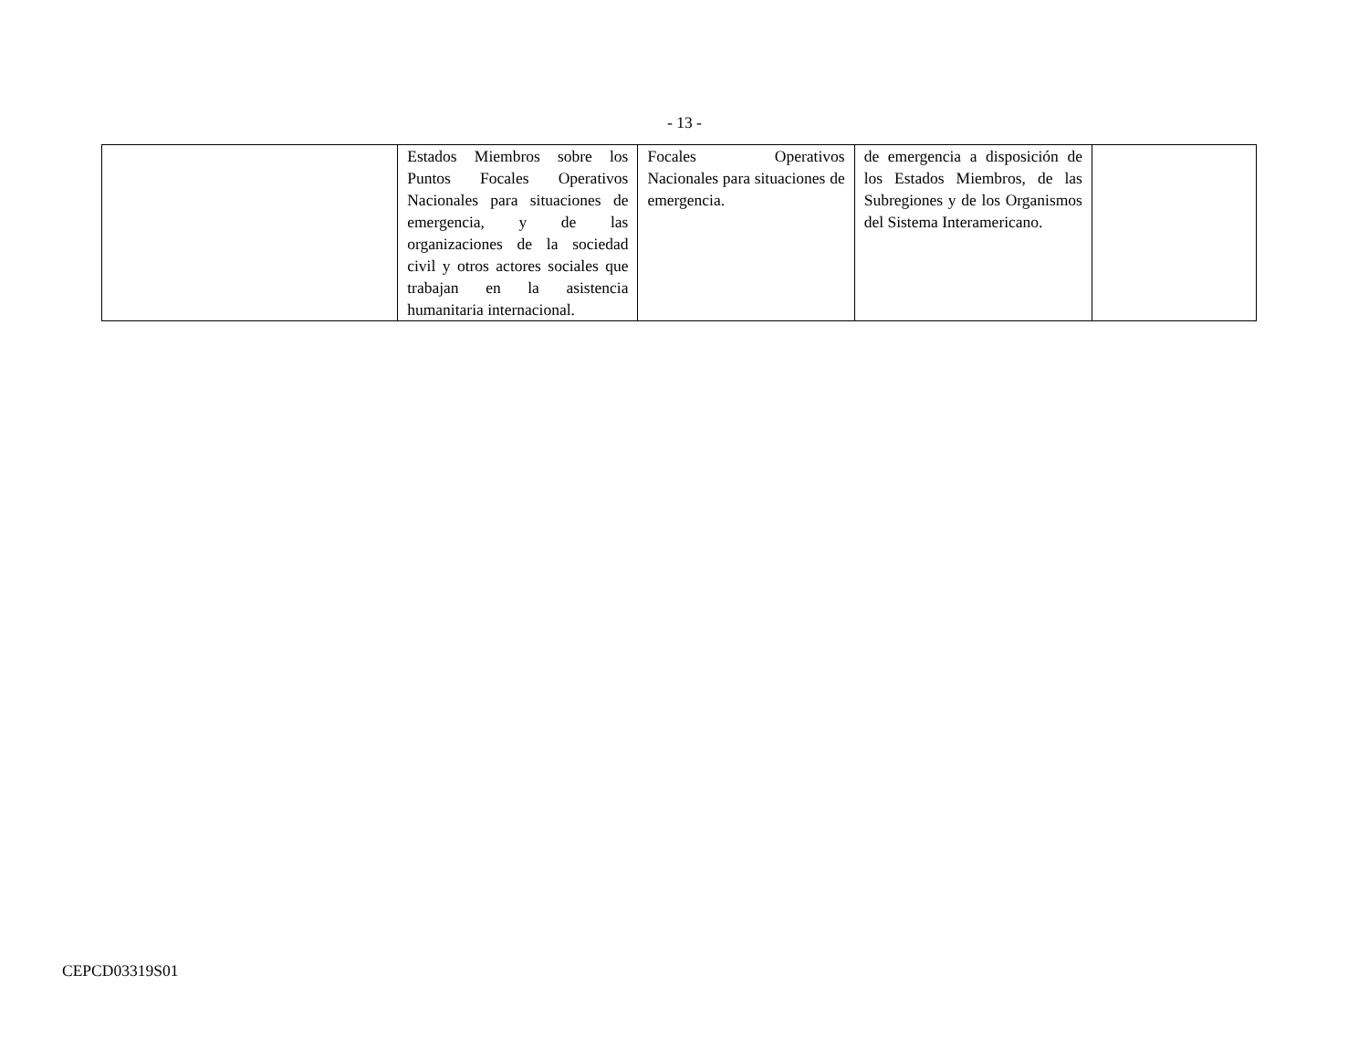- 13 -
| | Estados Miembros sobre los Puntos Focales Operativos Nacionales para situaciones de emergencia, y de las organizaciones de la sociedad civil y otros actores sociales que trabajan en la asistencia humanitaria internacional. | Focales Operativos Nacionales para situaciones de emergencia. | de emergencia a disposición de los Estados Miembros, de las Subregiones y de los Organismos del Sistema Interamericano. | |
CEPCD03319S01